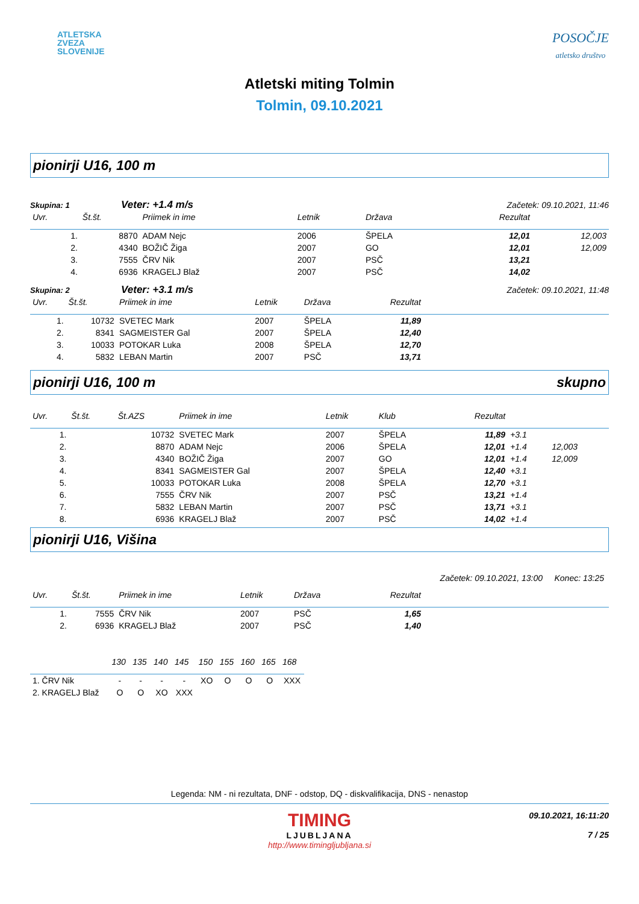ATLETSKA
ZVEZA
SLOVENIJE
POSOČJE
atletsko društvo
Atletski miting Tolmin
Tolmin, 09.10.2021
pionirji U16, 100 m
Skupina: 1 Veter: +1.4 m/s Začetek: 09.10.2021, 11:46
| Uvr. | Št.št. | Priimek in ime | Letnik | Država | Rezultat | |
| --- | --- | --- | --- | --- | --- | --- |
| 1. | 8870 | ADAM Nejc | 2006 | ŠPELA | 12,01 | 12,003 |
| 2. | 4340 | BOŽIČ Žiga | 2007 | GO | 12,01 | 12,009 |
| 3. | 7555 | ČRV Nik | 2007 | PSČ | 13,21 | |
| 4. | 6936 | KRAGELJ Blaž | 2007 | PSČ | 14,02 | |
Skupina: 2 Veter: +3.1 m/s Začetek: 09.10.2021, 11:48
| Uvr. | Št.št. | Priimek in ime | Letnik | Država | Rezultat | |
| --- | --- | --- | --- | --- | --- | --- |
| 1. | 10732 | SVETEC Mark | 2007 | ŠPELA | 11,89 | |
| 2. | 8341 | SAGMEISTER Gal | 2007 | ŠPELA | 12,40 | |
| 3. | 10033 | POTOKAR Luka | 2008 | ŠPELA | 12,70 | |
| 4. | 5832 | LEBAN Martin | 2007 | PSČ | 13,71 | |
pionirji U16, 100 m skupno
| Uvr. | Št.št. | Št.AZS | Priimek in ime | Letnik | Klub | Rezultat | | |
| --- | --- | --- | --- | --- | --- | --- | --- | --- |
| 1. | | 10732 | SVETEC Mark | 2007 | ŠPELA | 11,89 | +3.1 | |
| 2. | | 8870 | ADAM Nejc | 2006 | ŠPELA | 12,01 | +1.4 | 12,003 |
| 3. | | 4340 | BOŽIČ Žiga | 2007 | GO | 12,01 | +1.4 | 12,009 |
| 4. | | 8341 | SAGMEISTER Gal | 2007 | ŠPELA | 12,40 | +3.1 | |
| 5. | | 10033 | POTOKAR Luka | 2008 | ŠPELA | 12,70 | +3.1 | |
| 6. | | 7555 | ČRV Nik | 2007 | PSČ | 13,21 | +1.4 | |
| 7. | | 5832 | LEBAN Martin | 2007 | PSČ | 13,71 | +3.1 | |
| 8. | | 6936 | KRAGELJ Blaž | 2007 | PSČ | 14,02 | +1.4 | |
pionirji U16, Višina
Začetek: 09.10.2021, 13:00 Konec: 13:25
| Uvr. | Št.št. | Priimek in ime | Letnik | Država | Rezultat | |
| --- | --- | --- | --- | --- | --- | --- |
| 1. | 7555 | ČRV Nik | 2007 | PSČ | 1,65 | |
| 2. | 6936 | KRAGELJ Blaž | 2007 | PSČ | 1,40 | |
| | 130 | 135 | 140 | 145 | 150 | 155 | 160 | 165 | 168 |
| --- | --- | --- | --- | --- | --- | --- | --- | --- | --- |
| 1. ČRV Nik | - | - | - | - | XO | O | O | O | XXX |
| 2. KRAGELJ Blaž | O | O | XO | XXX | | | | | |
Legenda: NM - ni rezultata, DNF - odstop, DQ - diskvalifikacija, DNS - nenastop
TIMING
LJUBLJANA
09.10.2021, 16:11:20
7 / 25
http://www.timingljubljana.si